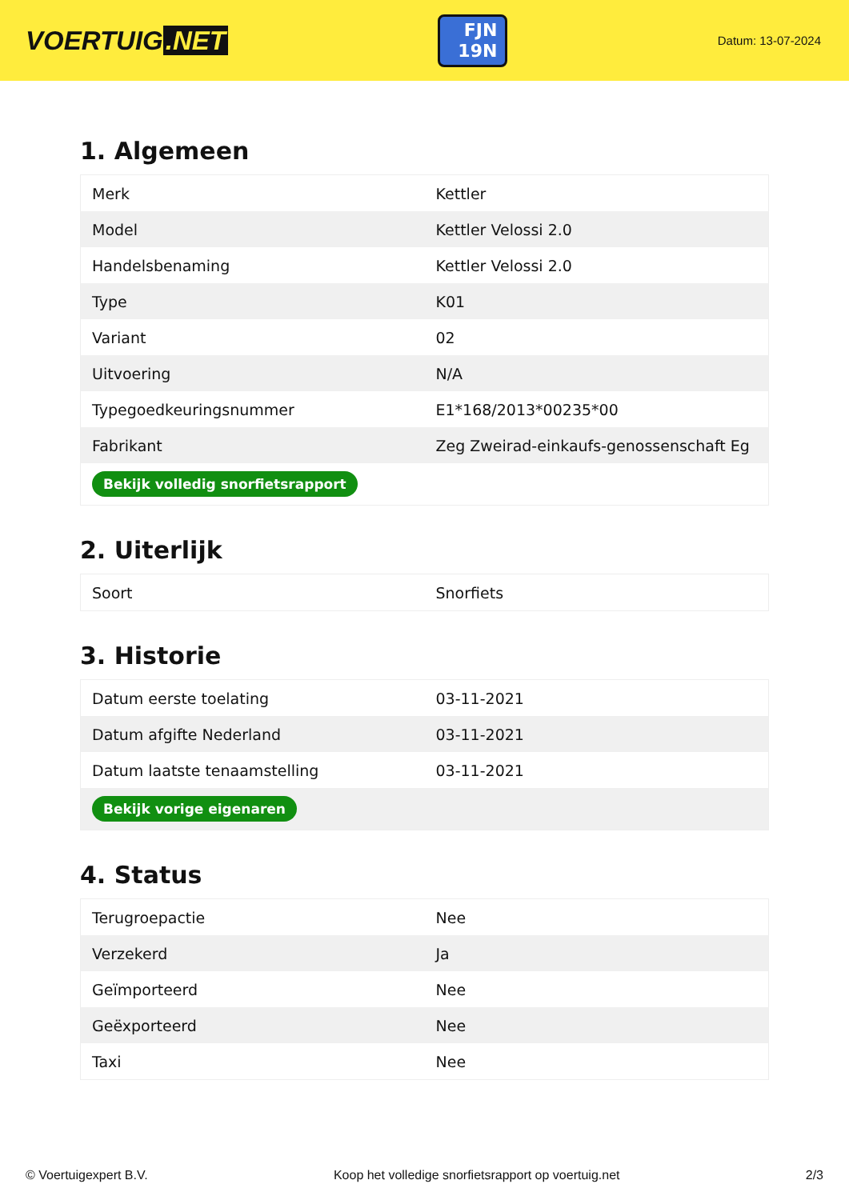VOERTUIG.NET
FJN
19N
Datum: 13-07-2024
1. Algemeen
| Merk | Kettler |
| Model | Kettler Velossi 2.0 |
| Handelsbenaming | Kettler Velossi 2.0 |
| Type | K01 |
| Variant | 02 |
| Uitvoering | N/A |
| Typegoedkeuringsnummer | E1*168/2013*00235*00 |
| Fabrikant | Zeg Zweirad-einkaufs-genossenschaft Eg |
| Bekijk volledig snorfietsrapport | |
2. Uiterlijk
| Soort | Snorfiets |
3. Historie
| Datum eerste toelating | 03-11-2021 |
| Datum afgifte Nederland | 03-11-2021 |
| Datum laatste tenaamstelling | 03-11-2021 |
| Bekijk vorige eigenaren | |
4. Status
| Terugroepactie | Nee |
| Verzekerd | Ja |
| Geïmporteerd | Nee |
| Geëxporteerd | Nee |
| Taxi | Nee |
© Voertuigexpert B.V. Koop het volledige snorfietsrapport op voertuig.net 2/3